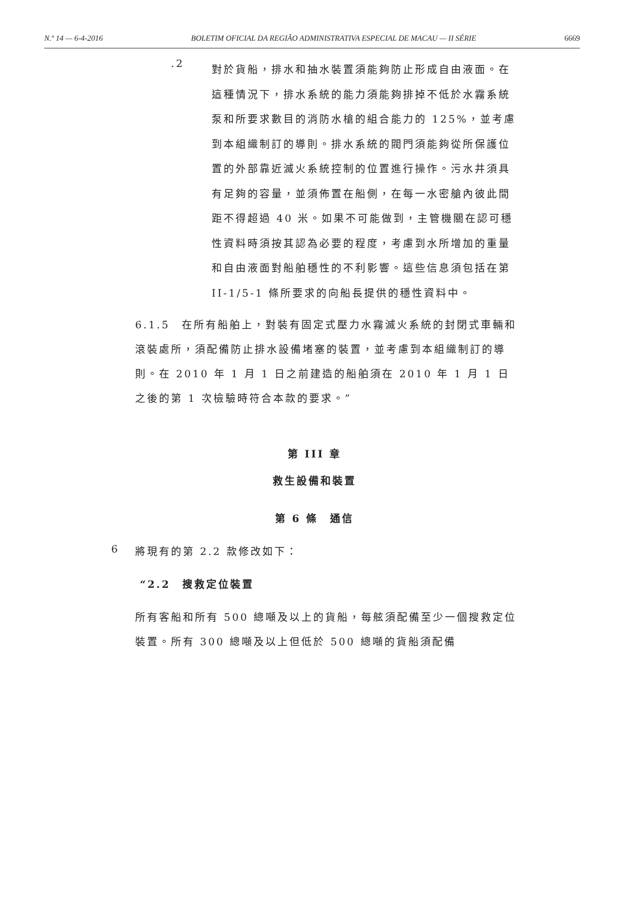N.º 14 — 6-4-2016 BOLETIM OFICIAL DA REGIÃO ADMINISTRATIVA ESPECIAL DE MACAU — II SÉRIE 6669
.2
對於貨船，排水和抽水裝置須能夠防止形成自由液面。在這種情況下，排水系統的能力須能夠排掉不低於水霧系統泵和所要求數目的消防水槍的組合能力的 125%，並考慮到本組織制訂的導則。排水系統的閥門須能夠從所保護位置的外部靠近滅火系統控制的位置進行操作。污水井須具有足夠的容量，並須佈置在船側，在每一水密艙內彼此間距不得超過 40 米。如果不可能做到，主管機關在認可穩性資料時須按其認為必要的程度，考慮到水所增加的重量和自由液面對船舶穩性的不利影響。這些信息須包括在第 II-1/5-1 條所要求的向船長提供的穩性資料中。
6.1.5　在所有船舶上，對裝有固定式壓力水霧滅火系統的封閉式車輛和滾裝處所，須配備防止排水設備堵塞的裝置，並考慮到本組織制訂的導則。在 2010 年 1 月 1 日之前建造的船舶須在 2010 年 1 月 1 日之後的第 1 次檢驗時符合本款的要求。”
第 III 章
救生設備和裝置
第 6 條　通信
6 將現有的第 2.2 款修改如下：
“2.2　搜救定位裝置
所有客船和所有 500 總噸及以上的貨船，每舷須配備至少一個搜救定位裝置。所有 300 總噸及以上但低於 500 總噸的貨船須配備